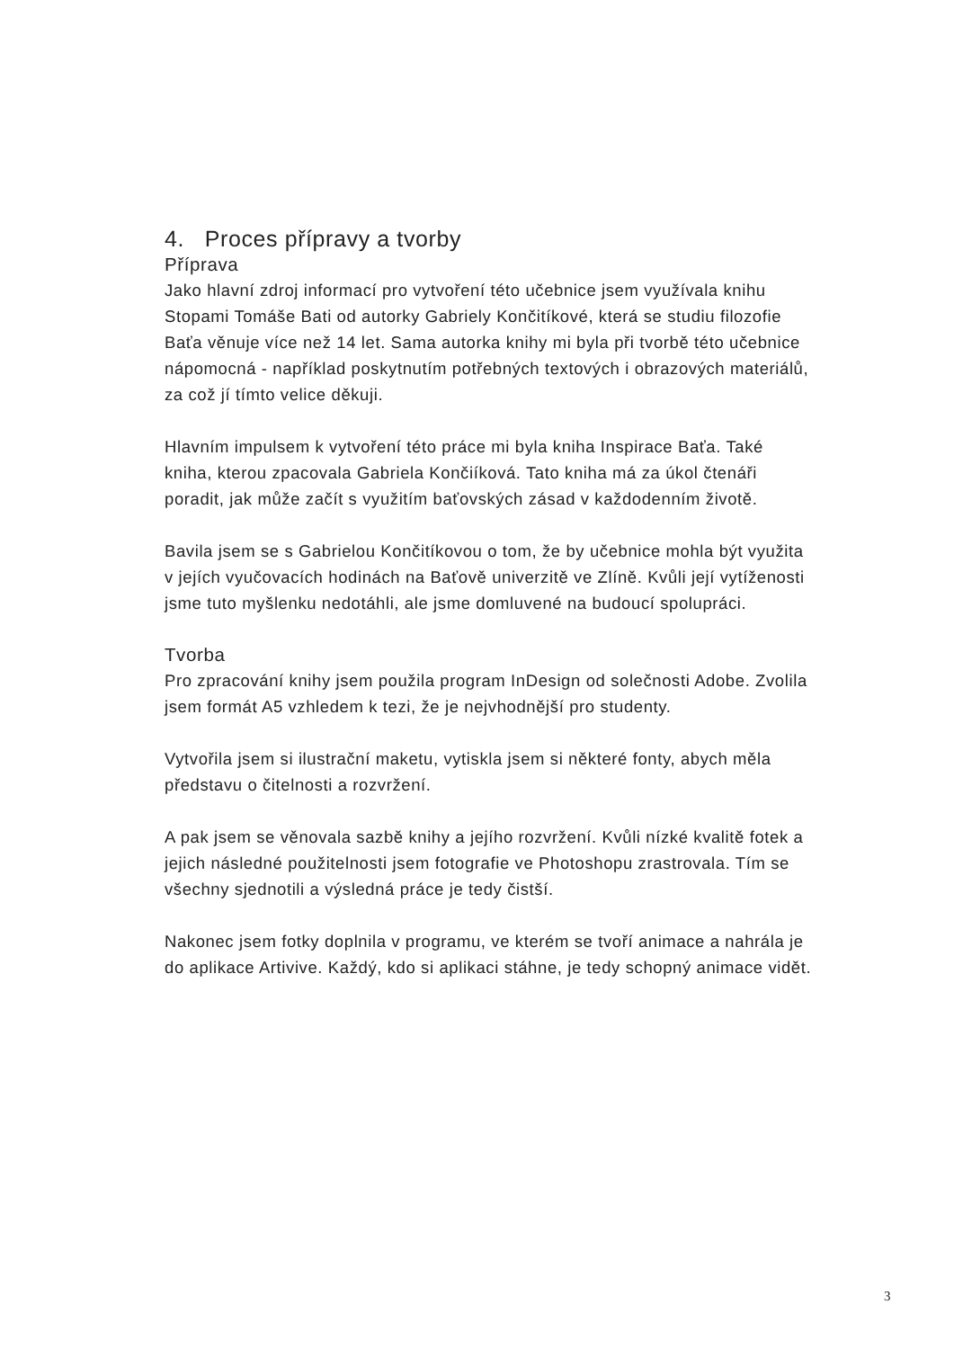4. Proces přípravy a tvorby
Příprava
Jako hlavní zdroj informací pro vytvoření této učebnice jsem využívala knihu Stopami Tomáše Bati od autorky Gabriely Končitíkové, která se studiu filozofie Baťa věnuje více než 14 let. Sama autorka knihy mi byla při tvorbě této učebnice nápomocná - například poskytnutím potřebných textových i obrazových materiálů, za což jí tímto velice děkuji.
Hlavním impulsem k vytvoření této práce mi byla kniha Inspirace Baťa. Také kniha, kterou zpacovala Gabriela Končiíková. Tato kniha má za úkol čtenáři poradit, jak může začít s využitím baťovských zásad v každodenním životě.
Bavila jsem se s Gabrielou Končitíkovou o tom, že by učebnice mohla být využita v jejích vyučovacích hodinách na Baťově univerzitě ve Zlíně. Kvůli její vytíženosti jsme tuto myšlenku nedotáhli, ale jsme domluvené na budoucí spolupráci.
Tvorba
Pro zpracování knihy jsem použila program InDesign od solečnosti Adobe. Zvolila jsem formát A5 vzhledem k tezi, že je nejvhodnější pro studenty.
Vytvořila jsem si ilustrační maketu, vytiskla jsem si některé fonty, abych měla představu o čitelnosti a rozvržení.
A pak jsem se věnovala sazbě knihy a jejího rozvržení. Kvůli nízké kvalitě fotek a jejich následné použitelnosti jsem fotografie ve Photoshopu zrastrovala. Tím se všechny sjednotili a výsledná práce je tedy čistší.
Nakonec jsem fotky doplnila v programu, ve kterém se tvoří animace a nahrála je do aplikace Artivive. Každý, kdo si aplikaci stáhne, je tedy schopný animace vidět.
3